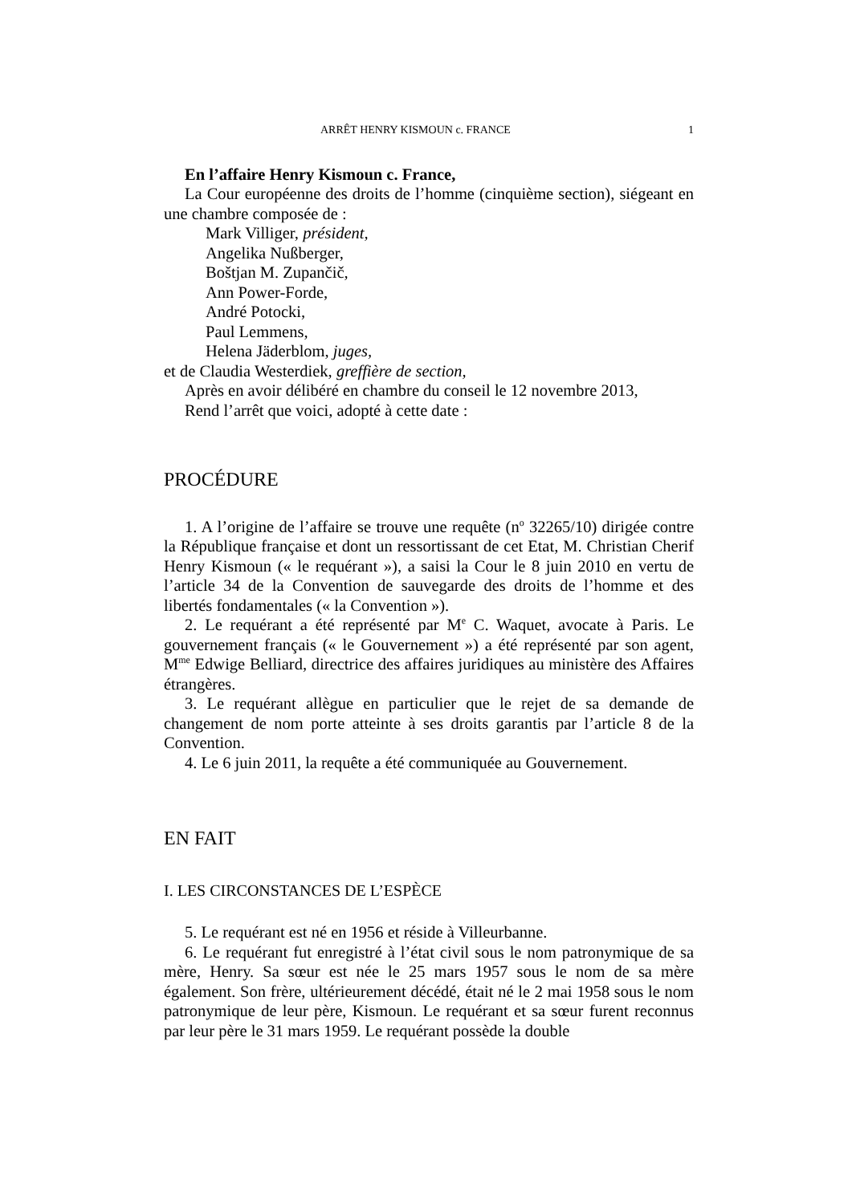ARRÊT HENRY KISMOUN c. FRANCE 1
En l’affaire Henry Kismoun c. France,
La Cour européenne des droits de l’homme (cinquième section), siégeant en une chambre composée de :
Mark Villiger, président,
Angelika Nußberger,
Boštjan M. Zupančič,
Ann Power-Forde,
André Potocki,
Paul Lemmens,
Helena Jäderblom, juges,
et de Claudia Westerdiek, greffière de section,
Après en avoir délibéré en chambre du conseil le 12 novembre 2013,
Rend l’arrêt que voici, adopté à cette date :
PROCÉDURE
1. A l’origine de l’affaire se trouve une requête (n<sup>o</sup> 32265/10) dirigée contre la République française et dont un ressortissant de cet Etat, M. Christian Cherif Henry Kismoun (« le requérant »), a saisi la Cour le 8 juin 2010 en vertu de l’article 34 de la Convention de sauvegarde des droits de l’homme et des libertés fondamentales (« la Convention »).
2. Le requérant a été représenté par M<sup>e</sup> C. Waquet, avocate à Paris. Le gouvernement français (« le Gouvernement ») a été représenté par son agent, M<sup>me</sup> Edwige Belliard, directrice des affaires juridiques au ministère des Affaires étrangères.
3. Le requérant allègue en particulier que le rejet de sa demande de changement de nom porte atteinte à ses droits garantis par l’article 8 de la Convention.
4. Le 6 juin 2011, la requête a été communiquée au Gouvernement.
EN FAIT
I. LES CIRCONSTANCES DE L’ESPÈCE
5. Le requérant est né en 1956 et réside à Villeurbanne.
6. Le requérant fut enregistré à l’état civil sous le nom patronymique de sa mère, Henry. Sa sœur est née le 25 mars 1957 sous le nom de sa mère également. Son frère, ultérieurement décédé, était né le 2 mai 1958 sous le nom patronymique de leur père, Kismoun. Le requérant et sa sœur furent reconnus par leur père le 31 mars 1959. Le requérant possède la double